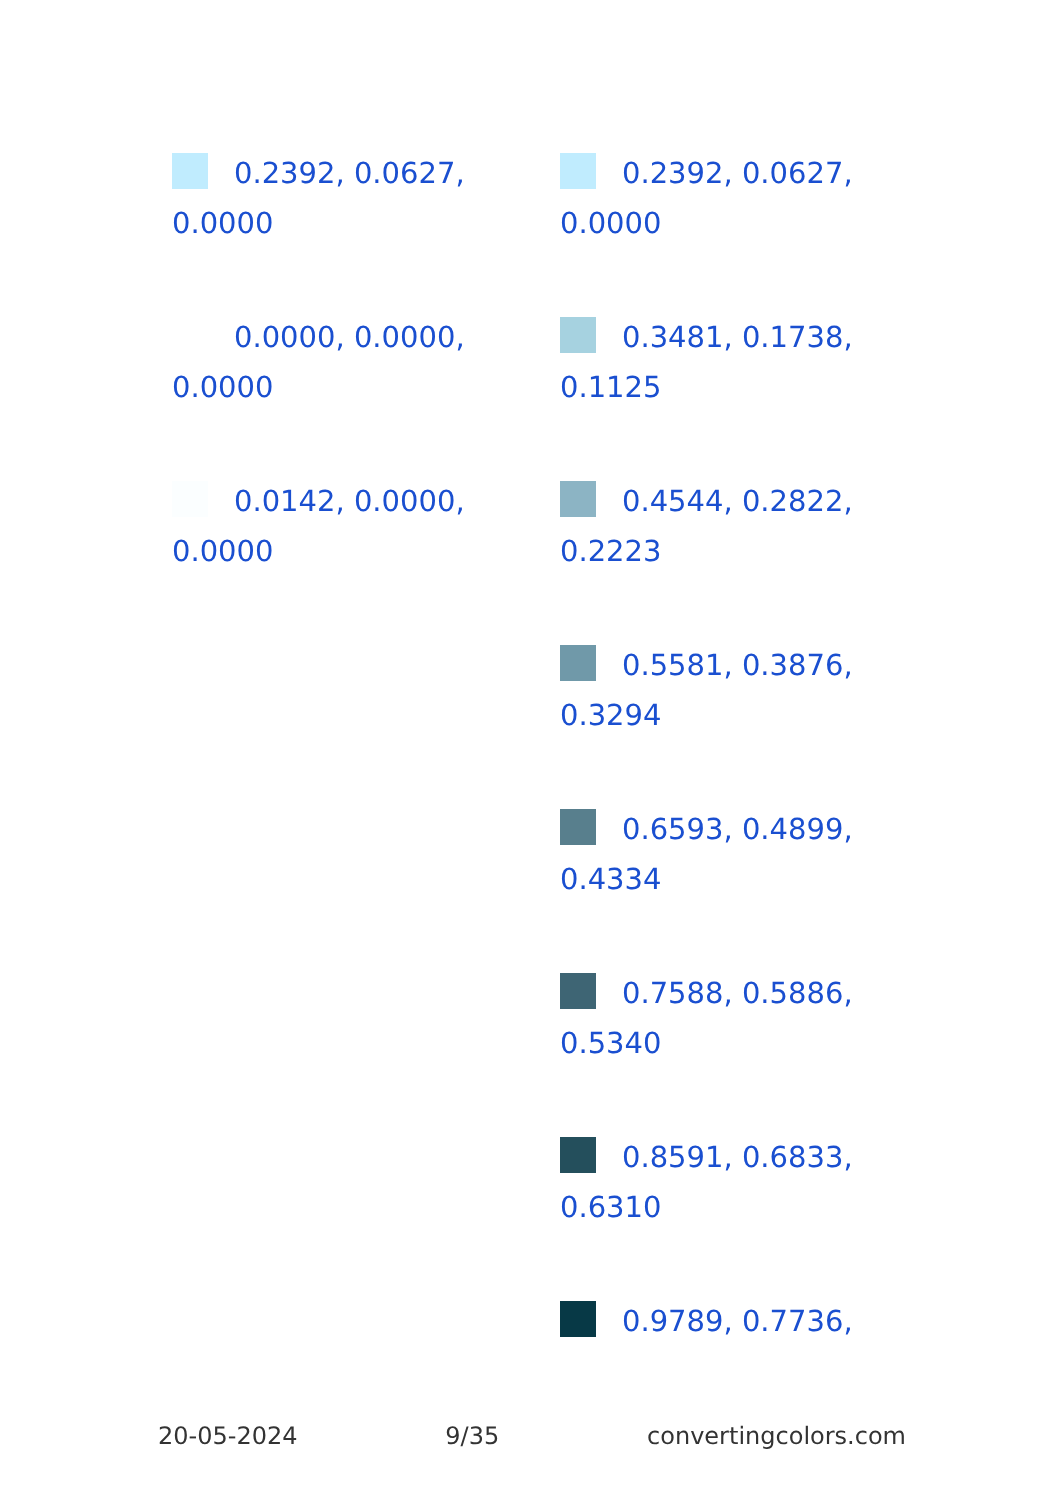0.2392, 0.0627, 0.0000
0.0000, 0.0000, 0.0000
0.0142, 0.0000, 0.0000
0.2392, 0.0627, 0.0000
0.3481, 0.1738, 0.1125
0.4544, 0.2822, 0.2223
0.5581, 0.3876, 0.3294
0.6593, 0.4899, 0.4334
0.7588, 0.5886, 0.5340
0.8591, 0.6833, 0.6310
0.9789, 0.7736,
20-05-2024 9/35 convertingcolors.com